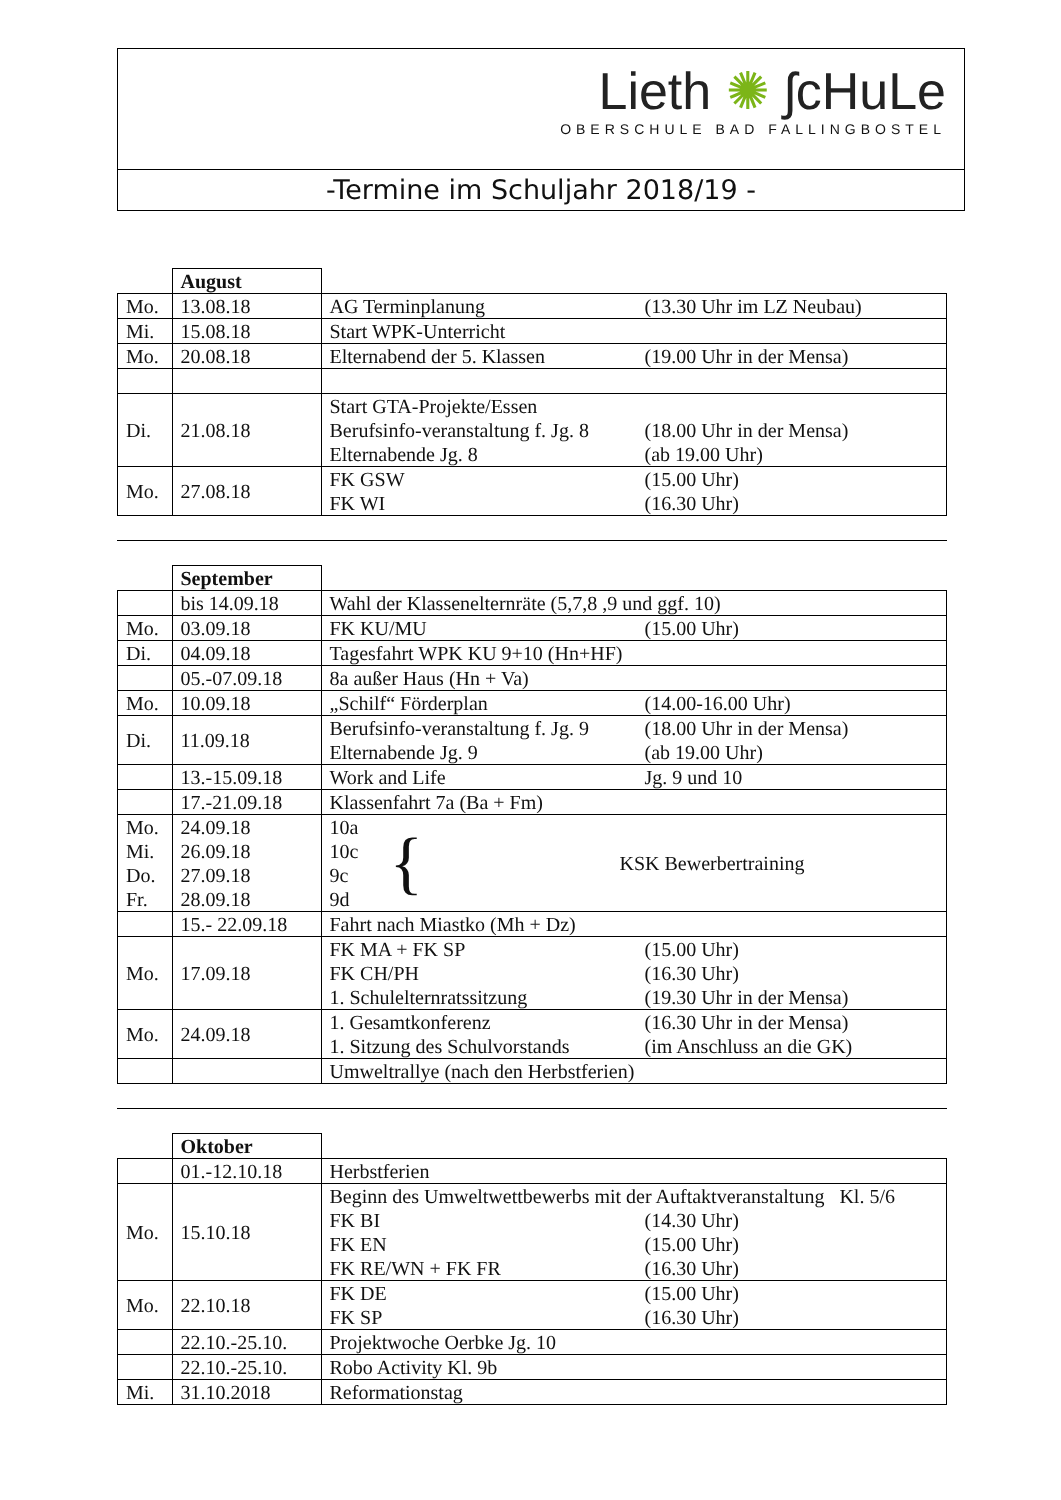Lieth ✺ ʃcHuLe
OBERSCHULE BAD FALLINGBOSTEL
-Termine im Schuljahr 2018/19 -
| | August | |
| Mo. | 13.08.18 | AG Terminplanung (13.30 Uhr im LZ Neubau) |
| Mi. | 15.08.18 | Start WPK-Unterricht |
| Mo. | 20.08.18 | Elternabend der 5. Klassen (19.00 Uhr in der Mensa) |
| Di. | 21.08.18 | Start GTA-Projekte/Essen Berufsinfo-veranstaltung f. Jg. 8 (18.00 Uhr in der Mensa) Elternabende Jg. 8 (ab 19.00 Uhr) |
| Mo. | 27.08.18 | FK GSW (15.00 Uhr) FK WI (16.30 Uhr) |
| | September | |
| | bis 14.09.18 | Wahl der Klassenelternräte (5,7,8 ,9 und ggf. 10) |
| Mo. | 03.09.18 | FK KU/MU (15.00 Uhr) |
| Di. | 04.09.18 | Tagesfahrt WPK KU 9+10 (Hn+HF) |
| | 05.-07.09.18 | 8a außer Haus (Hn + Va) |
| Mo. | 10.09.18 | „Schilf“ Förderplan (14.00-16.00 Uhr) |
| Di. | 11.09.18 | Berufsinfo-veranstaltung f. Jg. 9 (18.00 Uhr in der Mensa) Elternabende Jg. 9 (ab 19.00 Uhr) |
| | 13.-15.09.18 | Work and Life Jg. 9 und 10 |
| | 17.-21.09.18 | Klassenfahrt 7a (Ba + Fm) |
| Mo. Mi. Do. Fr. | 24.09.18 26.09.18 27.09.18 28.09.18 | 10a 10c 9c 9d { KSK Bewerbertraining |
| | 15.- 22.09.18 | Fahrt nach Miastko (Mh + Dz) |
| Mo. | 17.09.18 | FK MA + FK SP (15.00 Uhr) FK CH/PH (16.30 Uhr) 1. Schulelternratssitzung (19.30 Uhr in der Mensa) |
| Mo. | 24.09.18 | 1. Gesamtkonferenz (16.30 Uhr in der Mensa) 1. Sitzung des Schulvorstands (im Anschluss an die GK) |
| | | Umweltrallye (nach den Herbstferien) |
| | Oktober | |
| | 01.-12.10.18 | Herbstferien |
| Mo. | 15.10.18 | Beginn des Umweltwettbewerbs mit der Auftaktveranstaltung Kl. 5/6 FK BI (14.30 Uhr) FK EN (15.00 Uhr) FK RE/WN + FK FR (16.30 Uhr) |
| Mo. | 22.10.18 | FK DE (15.00 Uhr) FK SP (16.30 Uhr) |
| | 22.10.-25.10. | Projektwoche Oerbke Jg. 10 |
| | 22.10.-25.10. | Robo Activity Kl. 9b |
| Mi. | 31.10.2018 | Reformationstag |